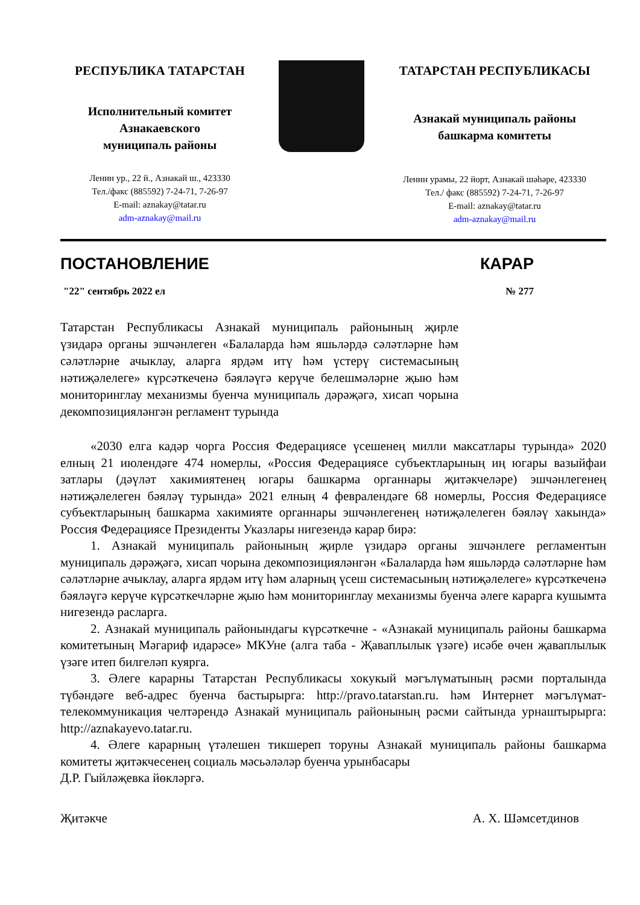РЕСПУБЛИКА ТАТАРСТАН
Исполнительный комитет
Азнакаевского
муниципаль районы
Ленин ур., 22 й., Азнакай ш., 423330
Тел./факс (885592) 7-24-71, 7-26-97
E-mail: aznakay@tatar.ru
adm-aznakay@mail.ru
ТАТАРСТАН РЕСПУБЛИКАСЫ
Азнакай муниципаль районы
башкарма комитеты
Ленин урамы, 22 йорт, Азнакай шәһәре, 423330
Тел./ факс (885592) 7-24-71, 7-26-97
E-mail: aznakay@tatar.ru
adm-aznakay@mail.ru
ПОСТАНОВЛЕНИЕ КАРАР
"22" сентябрь 2022 ел № 277
Татарстан Республикасы Азнакай муниципаль районының җирле үзидарә органы эшчәнлеген «Балаларда һәм яшьләрдә сәләтләрне һәм сәләтләрне ачыклау, аларга ярдәм итү һәм үстерү системасының нәтиҗәлелеге» күрсәткеченә бәяләүгә керүче белешмәләрне җыю һәм мониторинглау механизмы буенча муниципаль дәрәҗәгә, хисап чорына декомпозицияләнгән регламент турында
«2030 елга кадәр чорга Россия Федерациясе үсешенең милли максатлары турында» 2020 елның 21 июлендәге 474 номерлы, «Россия Федерациясе субъектларының иң югары вазыйфаи затлары (дәүләт хакимиятенең югары башкарма органнары җитәкчеләре) эшчәнлегенең нәтиҗәлелеген бәяләү турында» 2021 елның 4 февралендәге 68 номерлы, Россия Федерациясе субъектларының башкарма хакимияте органнары эшчәнлегенең нәтиҗәлелеген бәяләү хакында» Россия Федерациясе Президенты Указлары нигезендә карар бирә:
1. Азнакай муниципаль районының җирле үзидарә органы эшчәнлеге регламентын муниципаль дәрәҗәгә, хисап чорына декомпозицияләнгән «Балаларда һәм яшьләрдә сәләтләрне һәм сәләтләрне ачыклау, аларга ярдәм итү һәм аларның үсеш системасының нәтиҗәлелеге» күрсәткеченә бәяләүгә керүче күрсәткечләрне җыю һәм мониторинглау механизмы буенча әлеге карарга кушымта нигезендә расларга.
2. Азнакай муниципаль районындагы күрсәткечне - «Азнакай муниципаль районы башкарма комитетының Мәгариф идарәсе» МКУне (алга таба - Җаваплылык үзәге) исәбе өчен җаваплылык үзәге итеп билгеләп куярга.
3. Әлеге карарны Татарстан Республикасы хокукый мәгълүматының рәсми порталында түбәндәге веб-адрес буенча бастырырга: http://pravo.tatarstan.ru. һәм Интернет мәгълүмат-телекоммуникация челтәрендә Азнакай муниципаль районының рәсми сайтында урнаштырырга: http://aznakayevo.tatar.ru.
4. Әлеге карарның үтәлешен тикшереп торуны Азнакай муниципаль районы башкарма комитеты җитәкчесенең социаль мәсьәләләр буенча урынбасары
Д.Р. Гыйләҗевка йөкләргә.
Җитәкче А. Х. Шәмсетдинов